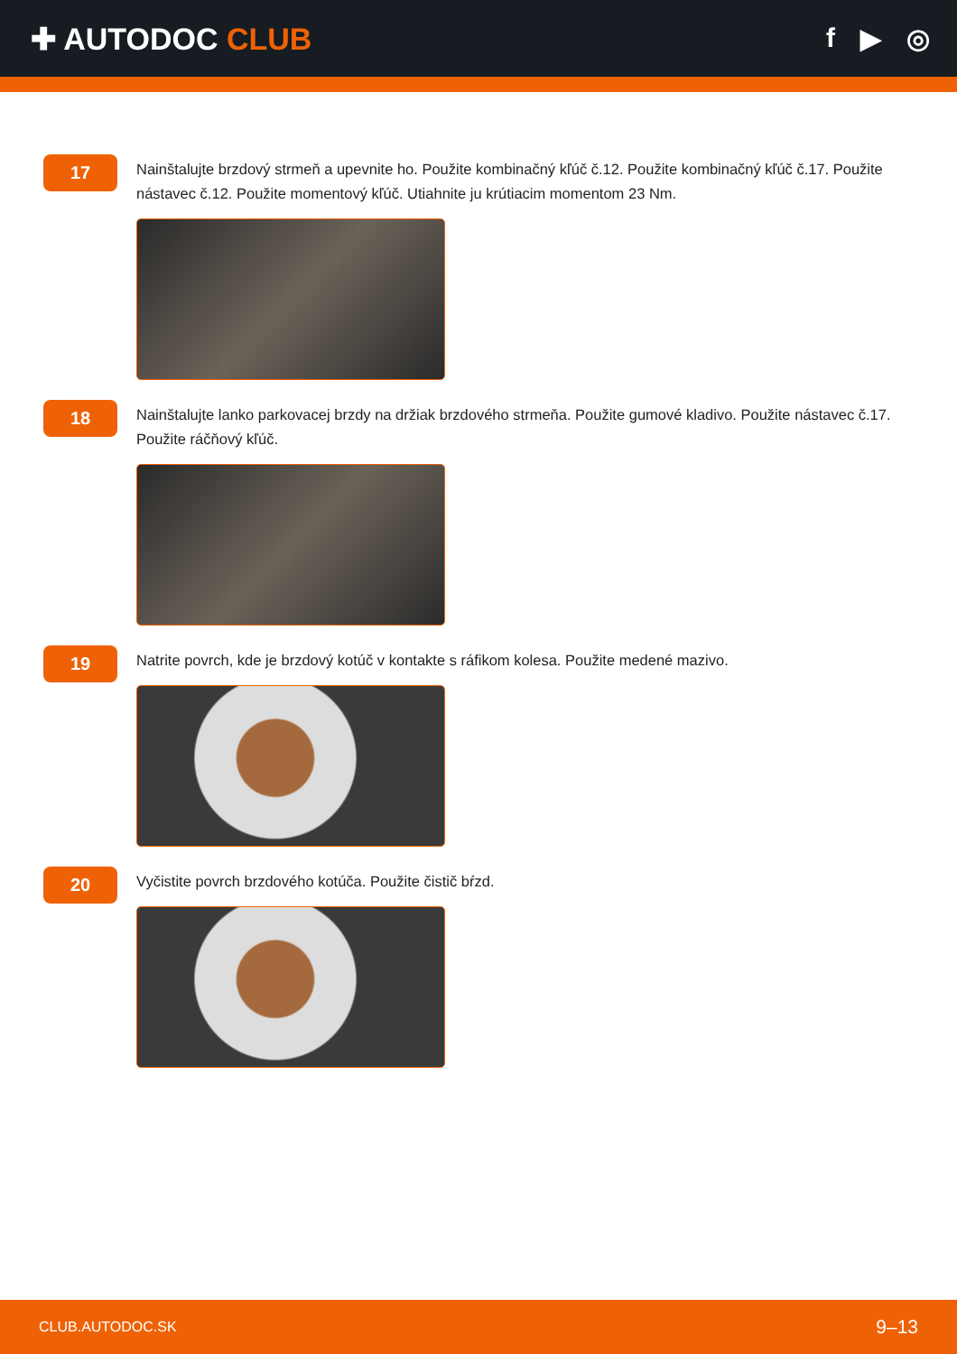✚ AUTODOC CLUB f ▶ ◎
17
Nainštalujte brzdový strmeň a upevnite ho. Použite kombinačný kľúč č.12. Použite kombinačný kľúč č.17. Použite nástavec č.12. Použite momentový kľúč. Utiahnite ju krútiacim momentom 23 Nm.
18
Nainštalujte lanko parkovacej brzdy na držiak brzdového strmeňa. Použite gumové kladivo. Použite nástavec č.17. Použite ráčňový kľúč.
19
Natrite povrch, kde je brzdový kotúč v kontakte s ráfikom kolesa. Použite medené mazivo.
20
Vyčistite povrch brzdového kotúča. Použite čistič bŕzd.
CLUB.AUTODOC.SK 9–13